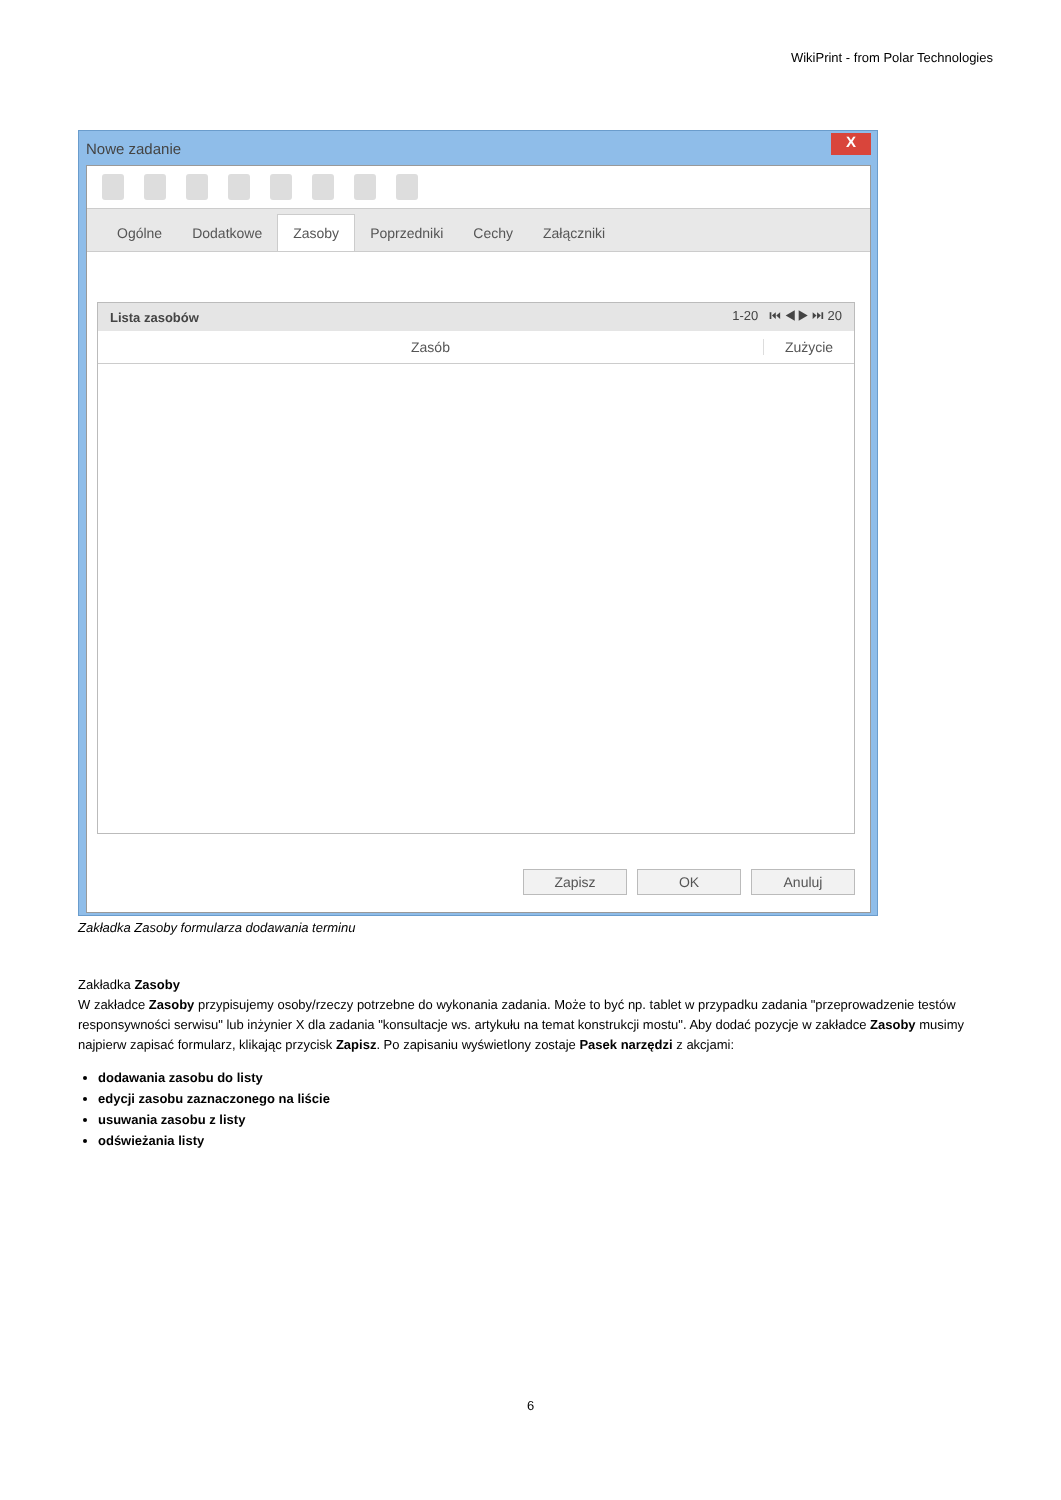WikiPrint - from Polar Technologies
Nowe zadanie X
Ogólne Dodatkowe Zasoby Poprzedniki Cechy Załączniki
Lista zasobów 1-20 ⏮ ◀ ▶ ⏭ 20
Zasób Zużycie
Zapisz OK Anuluj
Zakładka Zasoby formularza dodawania terminu
Zakładka Zasoby
W zakładce Zasoby przypisujemy osoby/rzeczy potrzebne do wykonania zadania. Może to być np. tablet w przypadku zadania "przeprowadzenie testów responsywności serwisu" lub inżynier X dla zadania "konsultacje ws. artykułu na temat konstrukcji mostu". Aby dodać pozycje w zakładce Zasoby musimy najpierw zapisać formularz, klikając przycisk Zapisz. Po zapisaniu wyświetlony zostaje Pasek narzędzi z akcjami:
dodawania zasobu do listy
edycji zasobu zaznaczonego na liście
usuwania zasobu z listy
odświeżania listy
6